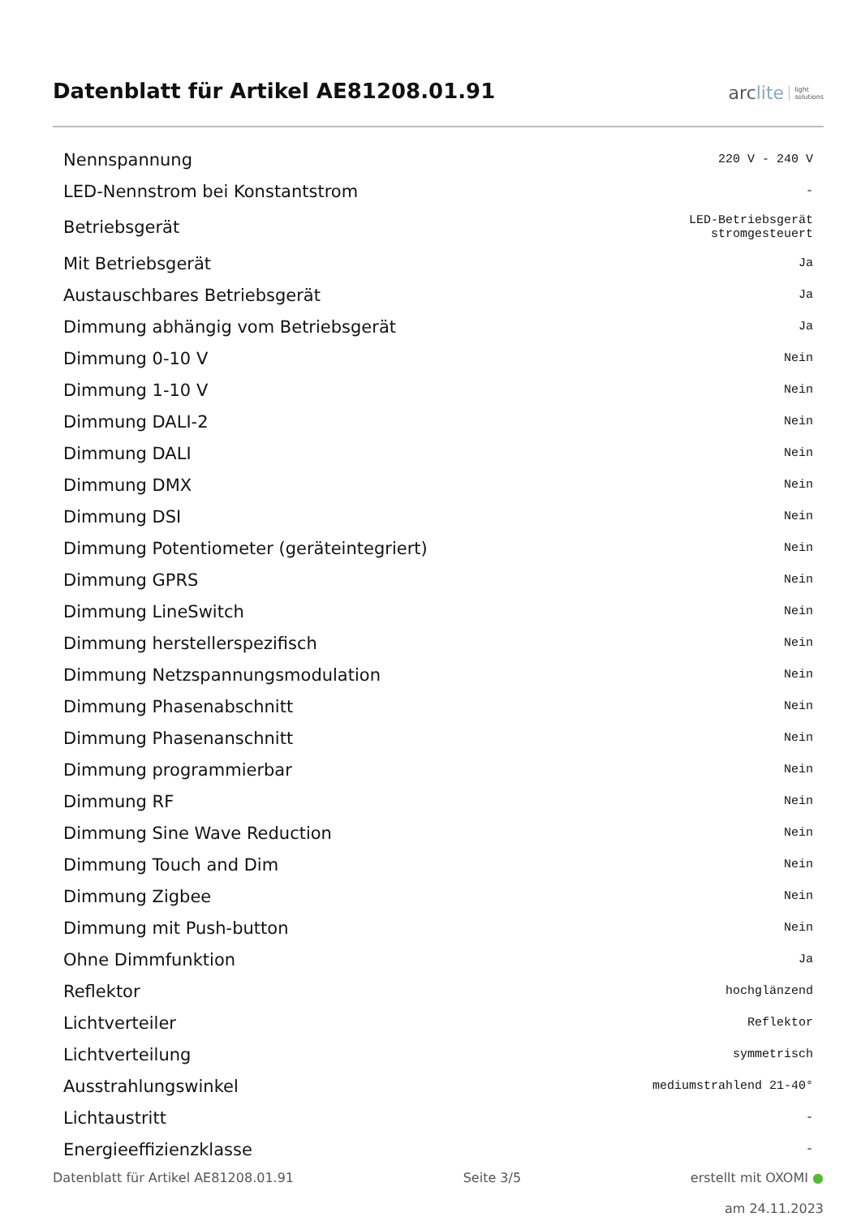Datenblatt für Artikel AE81208.01.91
arc lite light
solutions
| Nennspannung | 220 V - 240 V |
| LED-Nennstrom bei Konstantstrom | - |
| Betriebsgerät | LED-Betriebsgerät stromgesteuert |
| Mit Betriebsgerät | Ja |
| Austauschbares Betriebsgerät | Ja |
| Dimmung abhängig vom Betriebsgerät | Ja |
| Dimmung 0-10 V | Nein |
| Dimmung 1-10 V | Nein |
| Dimmung DALI-2 | Nein |
| Dimmung DALI | Nein |
| Dimmung DMX | Nein |
| Dimmung DSI | Nein |
| Dimmung Potentiometer (geräteintegriert) | Nein |
| Dimmung GPRS | Nein |
| Dimmung LineSwitch | Nein |
| Dimmung herstellerspezifisch | Nein |
| Dimmung Netzspannungsmodulation | Nein |
| Dimmung Phasenabschnitt | Nein |
| Dimmung Phasenanschnitt | Nein |
| Dimmung programmierbar | Nein |
| Dimmung RF | Nein |
| Dimmung Sine Wave Reduction | Nein |
| Dimmung Touch and Dim | Nein |
| Dimmung Zigbee | Nein |
| Dimmung mit Push-button | Nein |
| Ohne Dimmfunktion | Ja |
| Reflektor | hochglänzend |
| Lichtverteiler | Reflektor |
| Lichtverteilung | symmetrisch |
| Ausstrahlungswinkel | mediumstrahlend 21-40° |
| Lichtaustritt | - |
| Energieeffizienzklasse | - |
Datenblatt für Artikel AE81208.01.91 Seite 3/5 erstellt mit OXOMI ●
am 24.11.2023